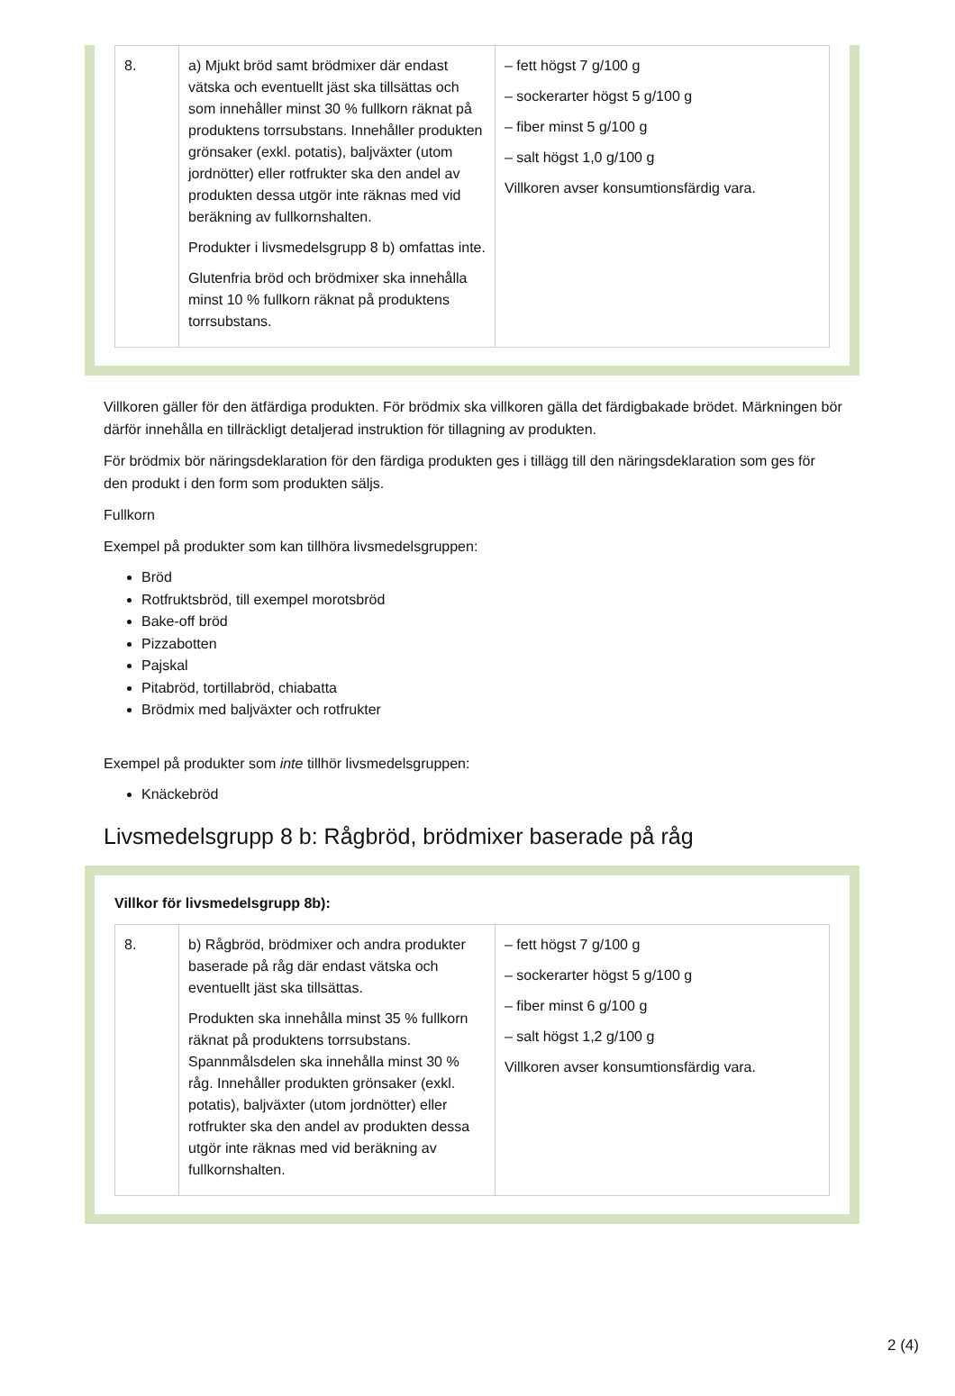| 8. | a) Mjukt bröd samt brödmixer där endast vätska och eventuellt jäst ska tillsättas och som innehåller minst 30 % fullkorn räknat på produktens torrsubstans. Innehåller produkten grönsaker (exkl. potatis), baljväxter (utom jordnötter) eller rotfrukter ska den andel av produkten dessa utgör inte räknas med vid beräkning av fullkornshalten. Produkter i livsmedelsgrupp 8 b) omfattas inte. Glutenfria bröd och brödmixer ska innehålla minst 10 % fullkorn räknat på produktens torrsubstans. | – fett högst 7 g/100 g – sockerarter högst 5 g/100 g – fiber minst 5 g/100 g – salt högst 1,0 g/100 g Villkoren avser konsumtionsfärdig vara. |
Villkoren gäller för den ätfärdiga produkten. För brödmix ska villkoren gälla det färdigbakade brödet. Märkningen bör därför innehålla en tillräckligt detaljerad instruktion för tillagning av produkten.
För brödmix bör näringsdeklaration för den färdiga produkten ges i tillägg till den näringsdeklaration som ges för den produkt i den form som produkten säljs.
Fullkorn
Exempel på produkter som kan tillhöra livsmedelsgruppen:
Bröd
Rotfruktsbröd, till exempel morotsbröd
Bake-off bröd
Pizzabotten
Pajskal
Pitabröd, tortillabröd, chiabatta
Brödmix med baljväxter och rotfrukter
Exempel på produkter som inte tillhör livsmedelsgruppen:
Knäckebröd
Livsmedelsgrupp 8 b: Rågbröd, brödmixer baserade på råg
Villkor för livsmedelsgrupp 8b):
| 8. | b) Rågbröd, brödmixer och andra produkter baserade på råg där endast vätska och eventuellt jäst ska tillsättas. Produkten ska innehålla minst 35 % fullkorn räknat på produktens torrsubstans. Spannmålsdelen ska innehålla minst 30 % råg. Innehåller produkten grönsaker (exkl. potatis), baljväxter (utom jordnötter) eller rotfrukter ska den andel av produkten dessa utgör inte räknas med vid beräkning av fullkornshalten. | – fett högst 7 g/100 g – sockerarter högst 5 g/100 g – fiber minst 6 g/100 g – salt högst 1,2 g/100 g Villkoren avser konsumtionsfärdig vara. |
2 (4)